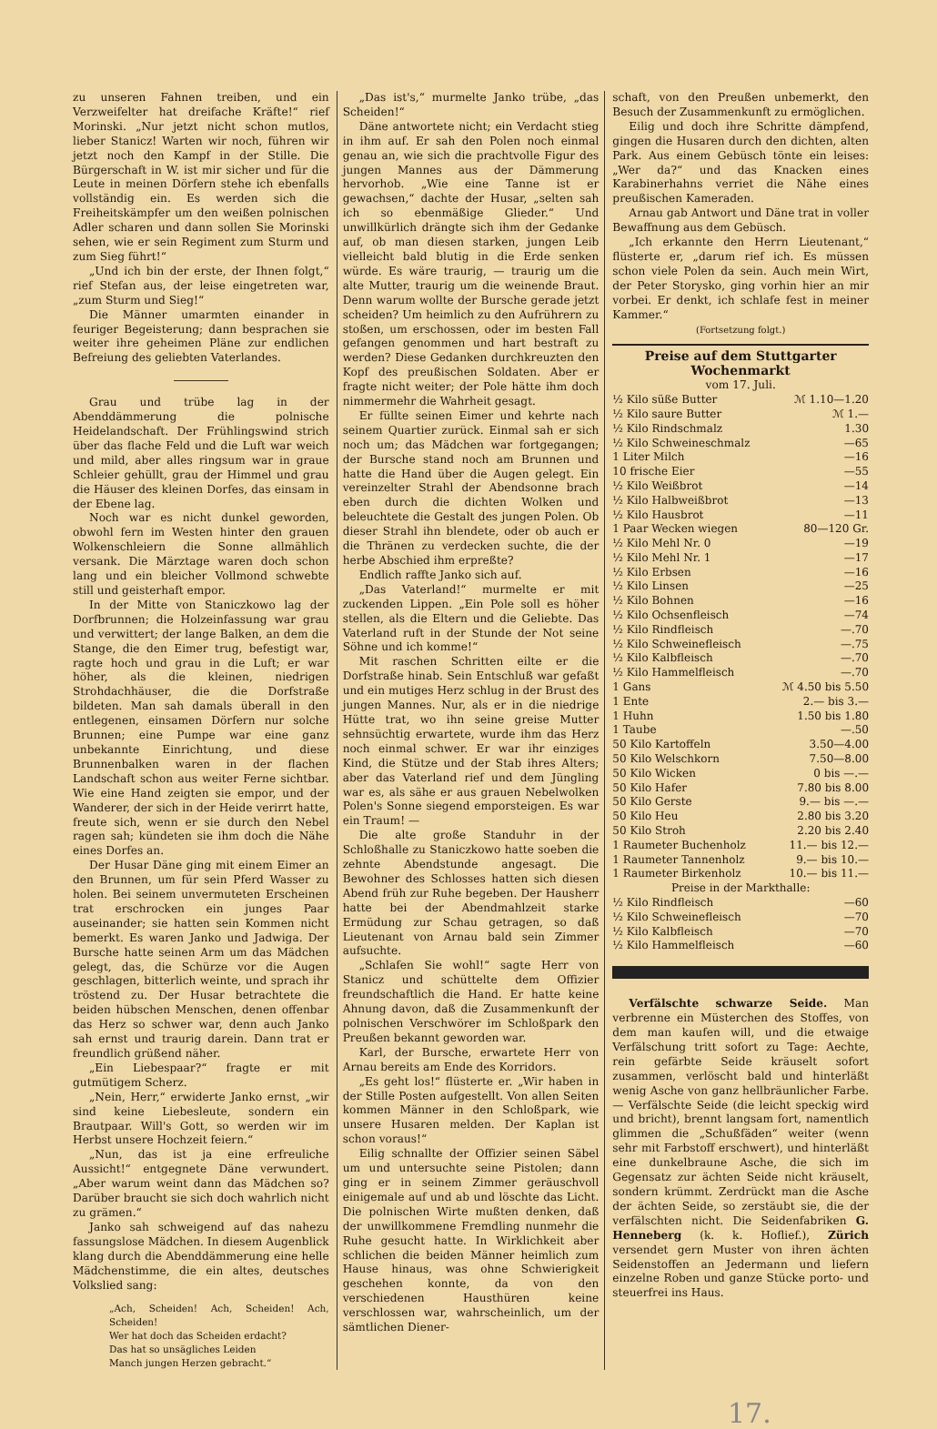zu unseren Fahnen treiben, und ein Verzweifelter hat dreifache Kräfte!“ rief Morinski. „Nur jetzt nicht schon mutlos, lieber Stanicz! Warten wir noch, führen wir jetzt noch den Kampf in der Stille. Die Bürgerschaft in W. ist mir sicher und für die Leute in meinen Dörfern stehe ich ebenfalls vollständig ein. Es werden sich die Freiheitskämpfer um den weißen polnischen Adler scharen und dann sollen Sie Morinski sehen, wie er sein Regiment zum Sturm und zum Sieg führt!“
„Und ich bin der erste, der Ihnen folgt,“ rief Stefan aus, der leise eingetreten war, „zum Sturm und Sieg!“
Die Männer umarmten einander in feuriger Begeisterung; dann besprachen sie weiter ihre geheimen Pläne zur endlichen Befreiung des geliebten Vaterlandes.
Grau und trübe lag in der Abenddämmerung die polnische Heidelandschaft. Der Frühlingswind strich über das flache Feld und die Luft war weich und mild, aber alles ringsum war in graue Schleier gehüllt, grau der Himmel und grau die Häuser des kleinen Dorfes, das einsam in der Ebene lag.
Noch war es nicht dunkel geworden, obwohl fern im Westen hinter den grauen Wolkenschleiern die Sonne allmählich versank. Die Märztage waren doch schon lang und ein bleicher Vollmond schwebte still und geisterhaft empor.
In der Mitte von Staniczkowo lag der Dorfbrunnen; die Holzeinfassung war grau und verwittert; der lange Balken, an dem die Stange, die den Eimer trug, befestigt war, ragte hoch und grau in die Luft; er war höher, als die kleinen, niedrigen Strohdachhäuser, die die Dorfstraße bildeten. Man sah damals überall in den entlegenen, einsamen Dörfern nur solche Brunnen; eine Pumpe war eine ganz unbekannte Einrichtung, und diese Brunnenbalken waren in der flachen Landschaft schon aus weiter Ferne sichtbar. Wie eine Hand zeigten sie empor, und der Wanderer, der sich in der Heide verirrt hatte, freute sich, wenn er sie durch den Nebel ragen sah; kündeten sie ihm doch die Nähe eines Dorfes an.
Der Husar Däne ging mit einem Eimer an den Brunnen, um für sein Pferd Wasser zu holen. Bei seinem unvermuteten Erscheinen trat erschrocken ein junges Paar auseinander; sie hatten sein Kommen nicht bemerkt. Es waren Janko und Jadwiga. Der Bursche hatte seinen Arm um das Mädchen gelegt, das, die Schürze vor die Augen geschlagen, bitterlich weinte, und sprach ihr tröstend zu. Der Husar betrachtete die beiden hübschen Menschen, denen offenbar das Herz so schwer war, denn auch Janko sah ernst und traurig darein. Dann trat er freundlich grüßend näher.
„Ein Liebespaar?“ fragte er mit gutmütigem Scherz.
„Nein, Herr,“ erwiderte Janko ernst, „wir sind keine Liebesleute, sondern ein Brautpaar. Will's Gott, so werden wir im Herbst unsere Hochzeit feiern.“
„Nun, das ist ja eine erfreuliche Aussicht!“ entgegnete Däne verwundert. „Aber warum weint dann das Mädchen so? Darüber braucht sie sich doch wahrlich nicht zu grämen.“
Janko sah schweigend auf das nahezu fassungslose Mädchen. In diesem Augenblick klang durch die Abenddämmerung eine helle Mädchenstimme, die ein altes, deutsches Volkslied sang:
„Ach, Scheiden! Ach, Scheiden! Ach, Scheiden!
Wer hat doch das Scheiden erdacht?
Das hat so unsägliches Leiden
Manch jungen Herzen gebracht.“
„Das ist's,“ murmelte Janko trübe, „das Scheiden!“
Däne antwortete nicht; ein Verdacht stieg in ihm auf. Er sah den Polen noch einmal genau an, wie sich die prachtvolle Figur des jungen Mannes aus der Dämmerung hervorhob. „Wie eine Tanne ist er gewachsen,“ dachte der Husar, „selten sah ich so ebenmäßige Glieder.“ Und unwillkürlich drängte sich ihm der Gedanke auf, ob man diesen starken, jungen Leib vielleicht bald blutig in die Erde senken würde. Es wäre traurig, — traurig um die alte Mutter, traurig um die weinende Braut. Denn warum wollte der Bursche gerade jetzt scheiden? Um heimlich zu den Aufrührern zu stoßen, um erschossen, oder im besten Fall gefangen genommen und hart bestraft zu werden? Diese Gedanken durchkreuzten den Kopf des preußischen Soldaten. Aber er fragte nicht weiter; der Pole hätte ihm doch nimmermehr die Wahrheit gesagt.
Er füllte seinen Eimer und kehrte nach seinem Quartier zurück. Einmal sah er sich noch um; das Mädchen war fortgegangen; der Bursche stand noch am Brunnen und hatte die Hand über die Augen gelegt. Ein vereinzelter Strahl der Abendsonne brach eben durch die dichten Wolken und beleuchtete die Gestalt des jungen Polen. Ob dieser Strahl ihn blendete, oder ob auch er die Thränen zu verdecken suchte, die der herbe Abschied ihm erpreßte?
Endlich raffte Janko sich auf.
„Das Vaterland!“ murmelte er mit zuckenden Lippen. „Ein Pole soll es höher stellen, als die Eltern und die Geliebte. Das Vaterland ruft in der Stunde der Not seine Söhne und ich komme!“
Mit raschen Schritten eilte er die Dorfstraße hinab. Sein Entschluß war gefaßt und ein mutiges Herz schlug in der Brust des jungen Mannes. Nur, als er in die niedrige Hütte trat, wo ihn seine greise Mutter sehnsüchtig erwartete, wurde ihm das Herz noch einmal schwer. Er war ihr einziges Kind, die Stütze und der Stab ihres Alters; aber das Vaterland rief und dem Jüngling war es, als sähe er aus grauen Nebelwolken Polen's Sonne siegend emporsteigen. Es war ein Traum! —
Die alte große Standuhr in der Schloßhalle zu Staniczkowo hatte soeben die zehnte Abendstunde angesagt. Die Bewohner des Schlosses hatten sich diesen Abend früh zur Ruhe begeben. Der Hausherr hatte bei der Abendmahlzeit starke Ermüdung zur Schau getragen, so daß Lieutenant von Arnau bald sein Zimmer aufsuchte.
„Schlafen Sie wohl!“ sagte Herr von Stanicz und schüttelte dem Offizier freundschaftlich die Hand. Er hatte keine Ahnung davon, daß die Zusammenkunft der polnischen Verschwörer im Schloßpark den Preußen bekannt geworden war.
Karl, der Bursche, erwartete Herr von Arnau bereits am Ende des Korridors.
„Es geht los!“ flüsterte er. „Wir haben in der Stille Posten aufgestellt. Von allen Seiten kommen Männer in den Schloßpark, wie unsere Husaren melden. Der Kaplan ist schon voraus!“
Eilig schnallte der Offizier seinen Säbel um und untersuchte seine Pistolen; dann ging er in seinem Zimmer geräuschvoll einigemale auf und ab und löschte das Licht. Die polnischen Wirte mußten denken, daß der unwillkommene Fremdling nunmehr die Ruhe gesucht hatte. In Wirklichkeit aber schlichen die beiden Männer heimlich zum Hause hinaus, was ohne Schwierigkeit geschehen konnte, da von den verschiedenen Hausthüren keine verschlossen war, wahrscheinlich, um der sämtlichen Diener-
schaft, von den Preußen unbemerkt, den Besuch der Zusammenkunft zu ermöglichen.
Eilig und doch ihre Schritte dämpfend, gingen die Husaren durch den dichten, alten Park. Aus einem Gebüsch tönte ein leises: „Wer da?“ und das Knacken eines Karabinerhahns verriet die Nähe eines preußischen Kameraden.
Arnau gab Antwort und Däne trat in voller Bewaffnung aus dem Gebüsch.
„Ich erkannte den Herrn Lieutenant,“ flüsterte er, „darum rief ich. Es müssen schon viele Polen da sein. Auch mein Wirt, der Peter Storysko, ging vorhin hier an mir vorbei. Er denkt, ich schlafe fest in meiner Kammer.“
(Fortsetzung folgt.)
Preise auf dem Stuttgarter Wochenmarkt
vom 17. Juli.
| ½ Kilo süße Butter | ℳ 1.10—1.20 |
| ½ Kilo saure Butter | ℳ 1.— |
| ½ Kilo Rindschmalz | 1.30 |
| ½ Kilo Schweineschmalz | —65 |
| 1 Liter Milch | —16 |
| 10 frische Eier | —55 |
| ½ Kilo Weißbrot | —14 |
| ½ Kilo Halbweißbrot | —13 |
| ½ Kilo Hausbrot | —11 |
| 1 Paar Wecken wiegen | 80—120 Gr. |
| ½ Kilo Mehl Nr. 0 | —19 |
| ½ Kilo Mehl Nr. 1 | —17 |
| ½ Kilo Erbsen | —16 |
| ½ Kilo Linsen | —25 |
| ½ Kilo Bohnen | —16 |
| ½ Kilo Ochsenfleisch | —74 |
| ½ Kilo Rindfleisch | —.70 |
| ½ Kilo Schweinefleisch | —.75 |
| ½ Kilo Kalbfleisch | —.70 |
| ½ Kilo Hammelfleisch | —.70 |
| 1 Gans | ℳ 4.50 bis 5.50 |
| 1 Ente | 2.— bis 3.— |
| 1 Huhn | 1.50 bis 1.80 |
| 1 Taube | —.50 |
| 50 Kilo Kartoffeln | 3.50—4.00 |
| 50 Kilo Welschkorn | 7.50—8.00 |
| 50 Kilo Wicken | 0 bis —.— |
| 50 Kilo Hafer | 7.80 bis 8.00 |
| 50 Kilo Gerste | 9.— bis —.— |
| 50 Kilo Heu | 2.80 bis 3.20 |
| 50 Kilo Stroh | 2.20 bis 2.40 |
| 1 Raumeter Buchenholz | 11.— bis 12.— |
| 1 Raumeter Tannenholz | 9.— bis 10.— |
| 1 Raumeter Birkenholz | 10.— bis 11.— |
| Preise in der Markthalle: | |
| ½ Kilo Rindfleisch | —60 |
| ½ Kilo Schweinefleisch | —70 |
| ½ Kilo Kalbfleisch | —70 |
| ½ Kilo Hammelfleisch | —60 |
Verfälschte schwarze Seide. Man verbrenne ein Müsterchen des Stoffes, von dem man kaufen will, und die etwaige Verfälschung tritt sofort zu Tage: Aechte, rein gefärbte Seide kräuselt sofort zusammen, verlöscht bald und hinterläßt wenig Asche von ganz hellbräunlicher Farbe. — Verfälschte Seide (die leicht speckig wird und bricht), brennt langsam fort, namentlich glimmen die „Schußfäden“ weiter (wenn sehr mit Farbstoff erschwert), und hinterläßt eine dunkelbraune Asche, die sich im Gegensatz zur ächten Seide nicht kräuselt, sondern krümmt. Zerdrückt man die Asche der ächten Seide, so zerstäubt sie, die der verfälschten nicht. Die Seidenfabriken G. Henneberg (k. k. Hoflief.), Zürich versendet gern Muster von ihren ächten Seidenstoffen an Jedermann und liefern einzelne Roben und ganze Stücke porto- und steuerfrei ins Haus.
17.